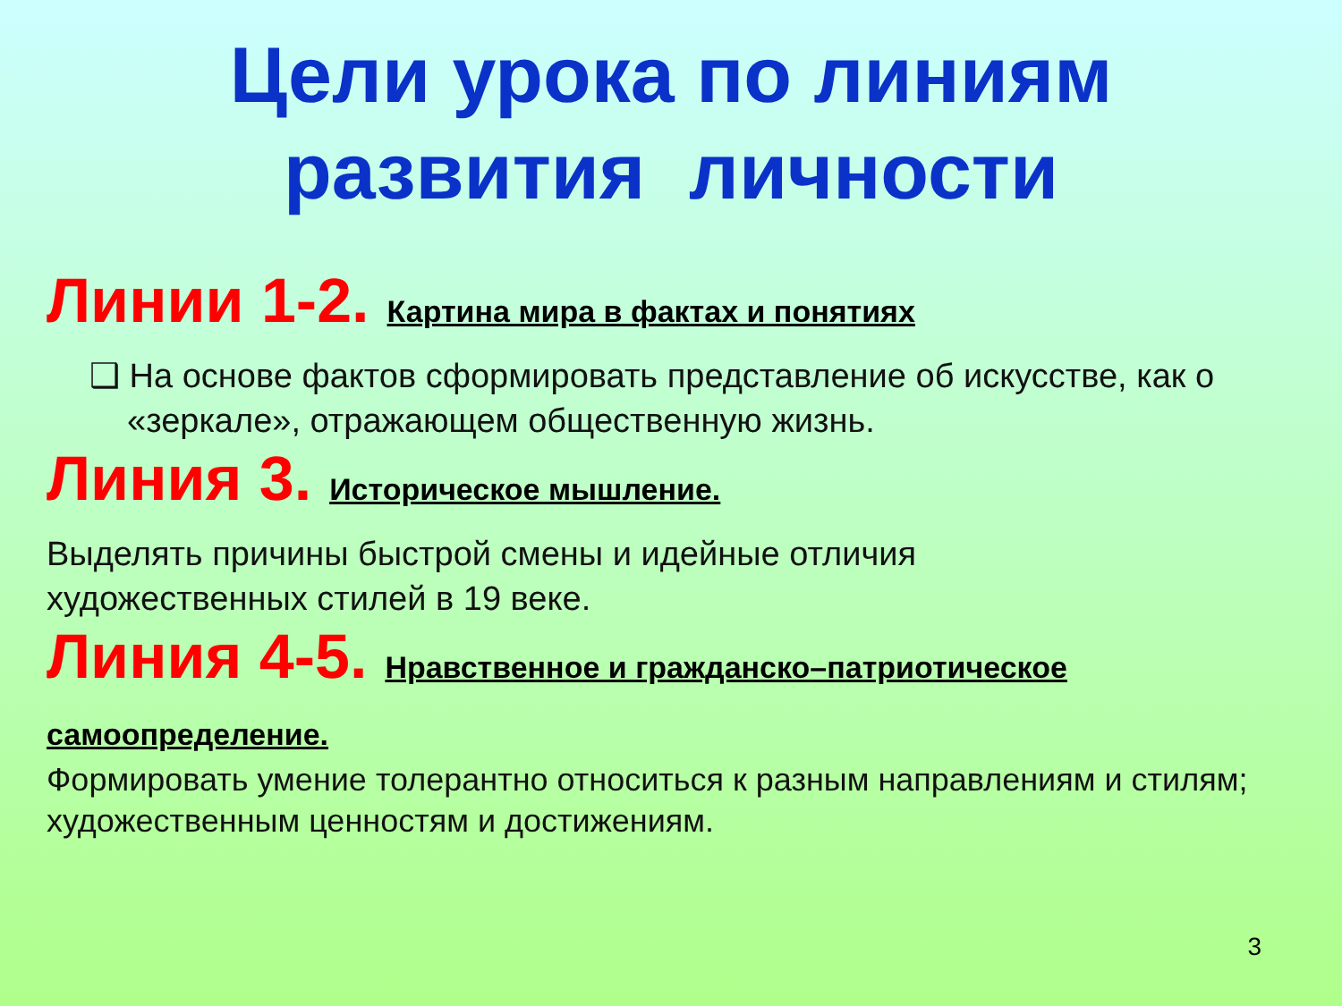Цели урока по линиям
развития личности
Линии 1-2. Картина мира в фактах и понятиях
❑ На основе фактов сформировать представление об искусстве, как о «зеркале», отражающем общественную жизнь.
Линия 3. Историческое мышление.
Выделять причины быстрой смены и идейные отличия
художественных стилей в 19 веке.
Линия 4-5. Нравственное и гражданско–патриотическое
самоопределение.
Формировать умение толерантно относиться к разным направлениям и стилям; художественным ценностям и достижениям.
3